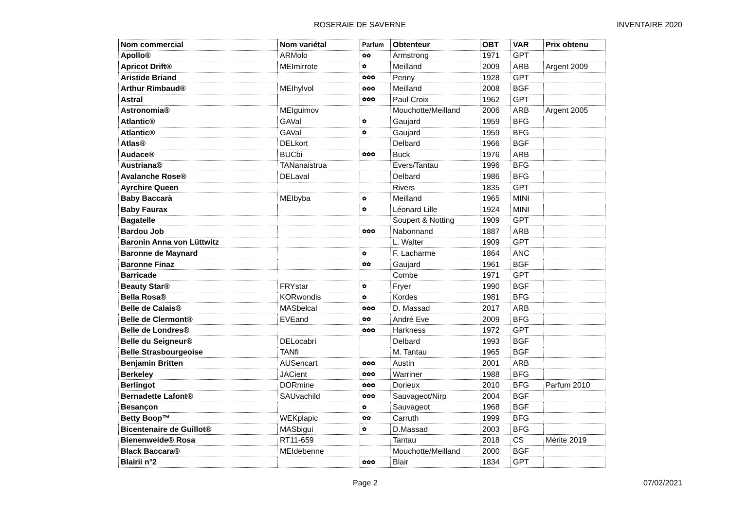ROSERAIE DE SAVERNE INVENTAIRE 2020
| Nom commercial | Nom variétal | Parfum | Obtenteur | OBT | VAR | Prix obtenu |
| --- | --- | --- | --- | --- | --- | --- |
| Apollo® | ARMolo | ✿✿ | Armstrong | 1971 | GPT | |
| Apricot Drift® | MEImirrote | ✿ | Meilland | 2009 | ARB | Argent 2009 |
| Aristide Briand | | ✿✿✿ | Penny | 1928 | GPT | |
| Arthur Rimbaud® | MEIhylvol | ✿✿✿ | Meilland | 2008 | BGF | |
| Astral | | ✿✿✿ | Paul Croix | 1962 | GPT | |
| Astronomia® | MEIguimov | | Mouchotte/Meilland | 2006 | ARB | Argent 2005 |
| Atlantic® | GAVal | ✿ | Gaujard | 1959 | BFG | |
| Atlantic® | GAVal | ✿ | Gaujard | 1959 | BFG | |
| Atlas® | DELkort | | Delbard | 1966 | BGF | |
| Audace® | BUCbi | ✿✿✿ | Buck | 1976 | ARB | |
| Austriana® | TANanaistrua | | Evers/Tantau | 1996 | BFG | |
| Avalanche Rose® | DELaval | | Delbard | 1986 | BFG | |
| Ayrchire Queen | | | Rivers | 1835 | GPT | |
| Baby Baccarà | MEIbyba | ✿ | Meilland | 1965 | MINI | |
| Baby Faurax | | ✿ | Léonard Lille | 1924 | MINI | |
| Bagatelle | | | Soupert & Notting | 1909 | GPT | |
| Bardou Job | | ✿✿✿ | Nabonnand | 1887 | ARB | |
| Baronin Anna von Lüttwitz | | | L. Walter | 1909 | GPT | |
| Baronne de Maynard | | ✿ | F. Lacharme | 1864 | ANC | |
| Baronne Finaz | | ✿✿ | Gaujard | 1961 | BGF | |
| Barricade | | | Combe | 1971 | GPT | |
| Beauty Star® | FRYstar | ✿ | Fryer | 1990 | BGF | |
| Bella Rosa® | KORwondis | ✿ | Kordes | 1981 | BFG | |
| Belle de Calais® | MASbelcal | ✿✿✿ | D. Massad | 2017 | ARB | |
| Belle de Clermont® | EVEand | ✿✿ | André Eve | 2009 | BFG | |
| Belle de Londres® | | ✿✿✿ | Harkness | 1972 | GPT | |
| Belle du Seigneur® | DELocabri | | Delbard | 1993 | BGF | |
| Belle Strasbourgeoise | TANfi | | M. Tantau | 1965 | BGF | |
| Benjamin Britten | AUSencart | ✿✿✿ | Austin | 2001 | ARB | |
| Berkeley | JACient | ✿✿✿ | Warriner | 1988 | BFG | |
| Berlingot | DORmine | ✿✿✿ | Dorieux | 2010 | BFG | Parfum 2010 |
| Bernadette Lafont® | SAUvachild | ✿✿✿ | Sauvageot/Nirp | 2004 | BGF | |
| Besançon | | ✿ | Sauvageot | 1968 | BGF | |
| Betty Boop™ | WEKplapic | ✿✿ | Carruth | 1999 | BFG | |
| Bicentenaire de Guillot® | MASbigui | ✿ | D.Massad | 2003 | BFG | |
| Bienenweide® Rosa | RT11-659 | | Tantau | 2018 | CS | Mérite 2019 |
| Black Baccara® | MEIdebenne | | Mouchotte/Meilland | 2000 | BGF | |
| Blairii n°2 | | ✿✿✿ | Blair | 1834 | GPT | |
Page 2 07/02/2021